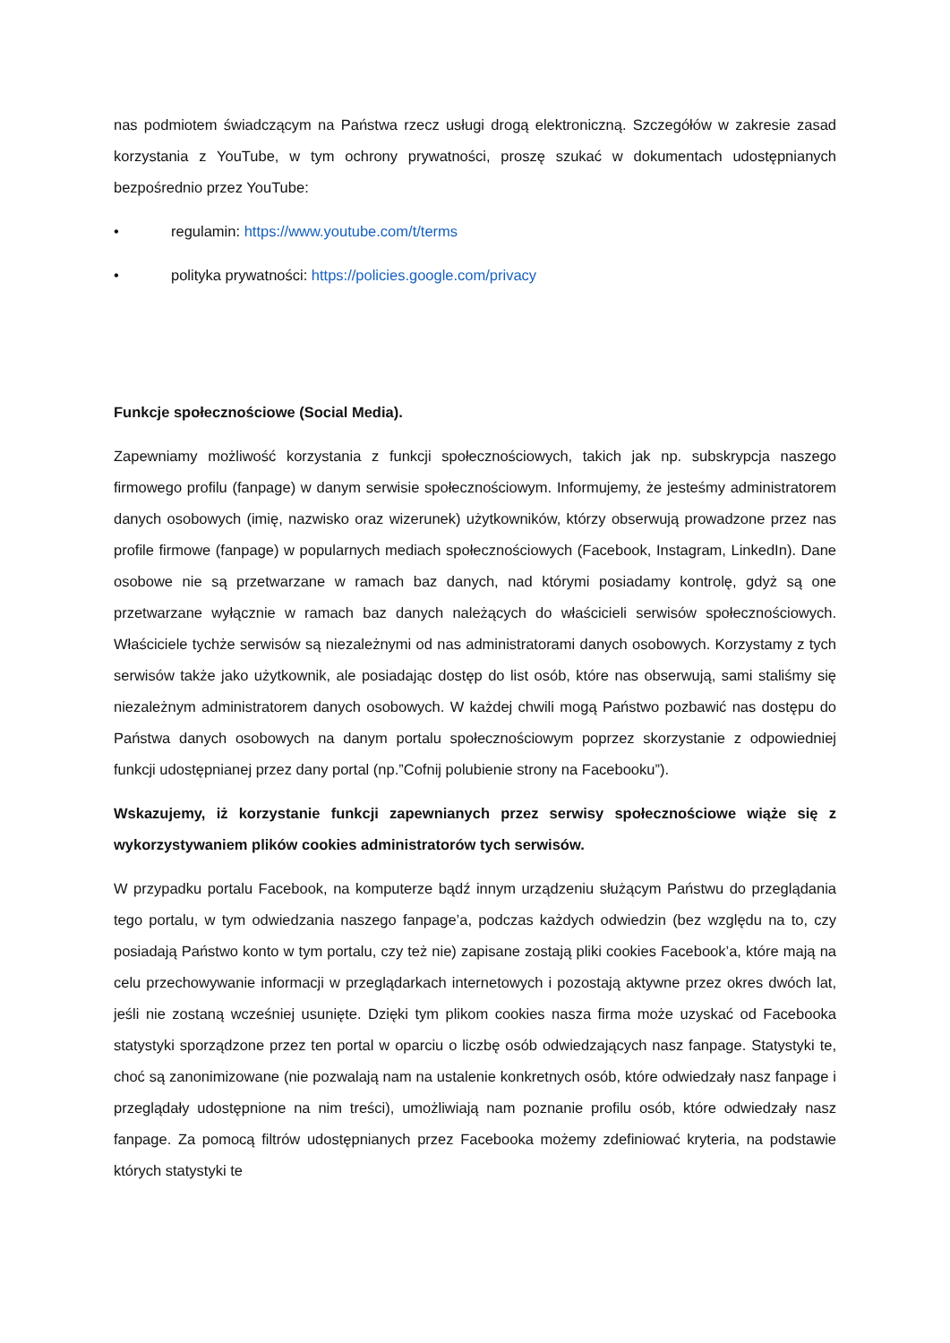nas podmiotem świadczącym na Państwa rzecz usługi drogą elektroniczną. Szczegółów w zakresie zasad korzystania z YouTube, w tym ochrony prywatności, proszę szukać w dokumentach udostępnianych bezpośrednio przez YouTube:
• regulamin: https://www.youtube.com/t/terms
• polityka prywatności: https://policies.google.com/privacy
Funkcje społecznościowe (Social Media).
Zapewniamy możliwość korzystania z funkcji społecznościowych, takich jak np. subskrypcja naszego firmowego profilu (fanpage) w danym serwisie społecznościowym. Informujemy, że jesteśmy administratorem danych osobowych (imię, nazwisko oraz wizerunek) użytkowników, którzy obserwują prowadzone przez nas profile firmowe (fanpage) w popularnych mediach społecznościowych (Facebook, Instagram, LinkedIn). Dane osobowe nie są przetwarzane w ramach baz danych, nad którymi posiadamy kontrolę, gdyż są one przetwarzane wyłącznie w ramach baz danych należących do właścicieli serwisów społecznościowych. Właściciele tychże serwisów są niezależnymi od nas administratorami danych osobowych. Korzystamy z tych serwisów także jako użytkownik, ale posiadając dostęp do list osób, które nas obserwują, sami staliśmy się niezależnym administratorem danych osobowych. W każdej chwili mogą Państwo pozbawić nas dostępu do Państwa danych osobowych na danym portalu społecznościowym poprzez skorzystanie z odpowiedniej funkcji udostępnianej przez dany portal (np.”Cofnij polubienie strony na Facebooku”).
Wskazujemy, iż korzystanie funkcji zapewnianych przez serwisy społecznościowe wiąże się z wykorzystywaniem plików cookies administratorów tych serwisów.
W przypadku portalu Facebook, na komputerze bądź innym urządzeniu służącym Państwu do przeglądania tego portalu, w tym odwiedzania naszego fanpage’a, podczas każdych odwiedzin (bez względu na to, czy posiadają Państwo konto w tym portalu, czy też nie) zapisane zostają pliki cookies Facebook’a, które mają na celu przechowywanie informacji w przeglądarkach internetowych i pozostają aktywne przez okres dwóch lat, jeśli nie zostaną wcześniej usunięte. Dzięki tym plikom cookies nasza firma może uzyskać od Facebooka statystyki sporządzone przez ten portal w oparciu o liczbę osób odwiedzających nasz fanpage. Statystyki te, choć są zanonimizowane (nie pozwalają nam na ustalenie konkretnych osób, które odwiedzały nasz fanpage i przeglądały udostępnione na nim treści), umożliwiają nam poznanie profilu osób, które odwiedzały nasz fanpage. Za pomocą filtrów udostępnianych przez Facebooka możemy zdefiniować kryteria, na podstawie których statystyki te